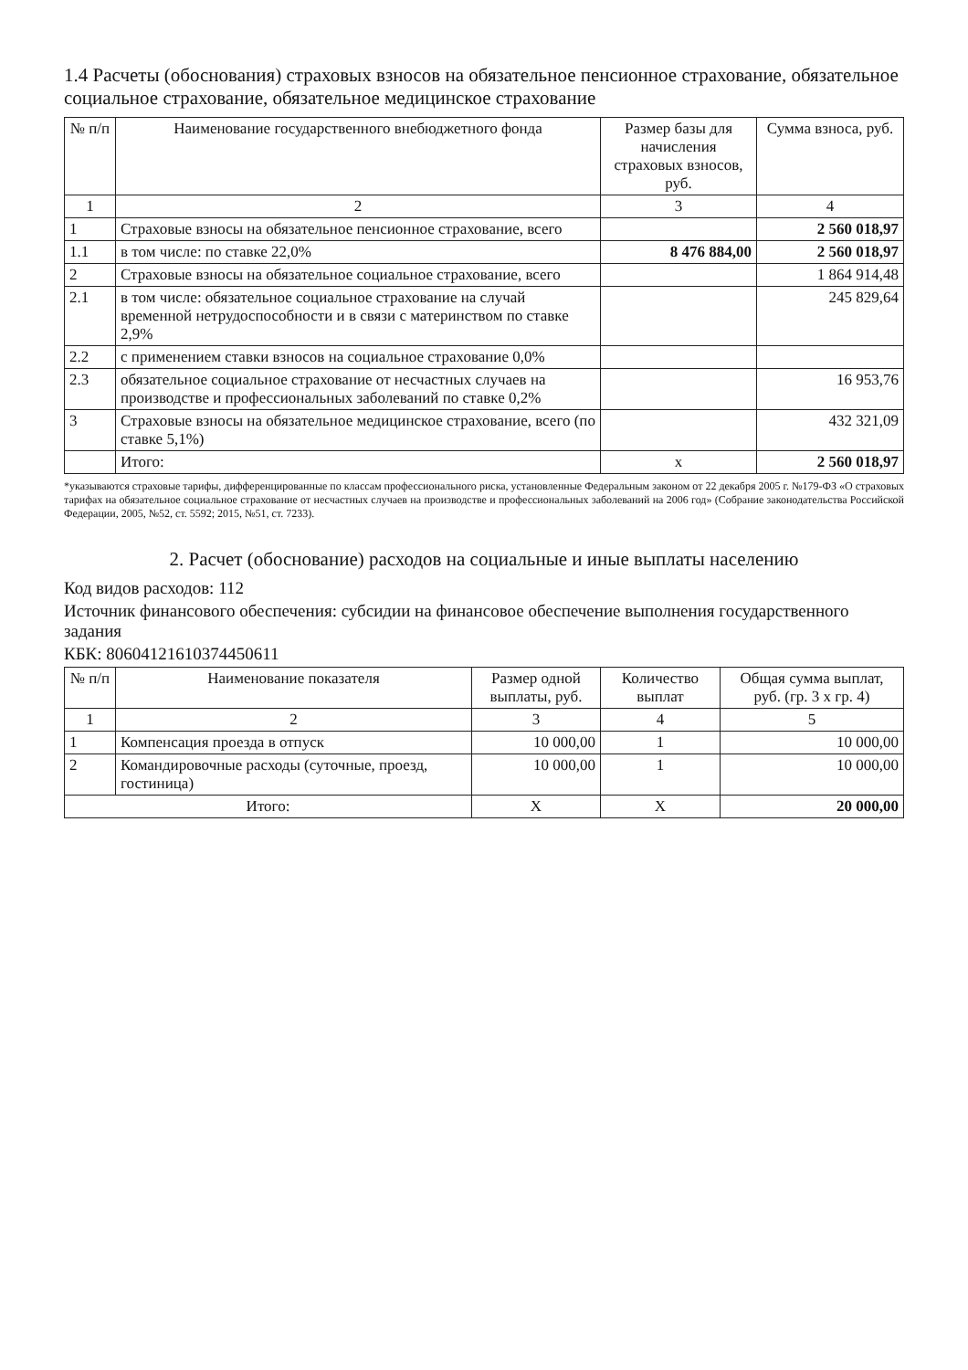1.4 Расчеты (обоснования) страховых взносов на обязательное пенсионное страхование, обязательное социальное страхование, обязательное медицинское страхование
| № п/п | Наименование государственного внебюджетного фонда | Размер базы для начисления страховых взносов, руб. | Сумма взноса, руб. |
| --- | --- | --- | --- |
| 1 | 2 | 3 | 4 |
| 1 | Страховые взносы на обязательное пенсионное страхование, всего | | 2 560 018,97 |
| 1.1 | в том числе: по ставке 22,0% | 8 476 884,00 | 2 560 018,97 |
| 2 | Страховые взносы на обязательное социальное страхование, всего | | 1 864 914,48 |
| 2.1 | в том числе: обязательное социальное страхование на случай временной нетрудоспособности и в связи с материнством по ставке 2,9% | | 245 829,64 |
| 2.2 | с применением ставки взносов на социальное страхование 0,0% | | |
| 2.3 | обязательное социальное страхование от несчастных случаев на производстве и профессиональных заболеваний по ставке 0,2% | | 16 953,76 |
| 3 | Страховые взносы на обязательное медицинское страхование, всего (по ставке 5,1%) | | 432 321,09 |
| | Итого: | x | 2 560 018,97 |
*указываются страховые тарифы, дифференцированные по классам профессионального риска, установленные Федеральным законом от 22 декабря 2005 г. №179-ФЗ «О страховых тарифах на обязательное социальное страхование от несчастных случаев на производстве и профессиональных заболеваний на 2006 год» (Собрание законодательства Российской Федерации, 2005, №52, ст. 5592; 2015, №51, ст. 7233).
2. Расчет (обоснование) расходов на социальные и иные выплаты населению
Код видов расходов: 112
Источник финансового обеспечения: субсидии на финансовое обеспечение выполнения государственного задания
КБК: 80604121610374450611
| № п/п | Наименование показателя | Размер одной выплаты, руб. | Количество выплат | Общая сумма выплат, руб. (гр. 3 х гр. 4) |
| --- | --- | --- | --- | --- |
| 1 | 2 | 3 | 4 | 5 |
| 1 | Компенсация проезда в отпуск | 10 000,00 | 1 | 10 000,00 |
| 2 | Командировочные расходы (суточные, проезд, гостиница) | 10 000,00 | 1 | 10 000,00 |
| Итого: | | X | X | 20 000,00 |